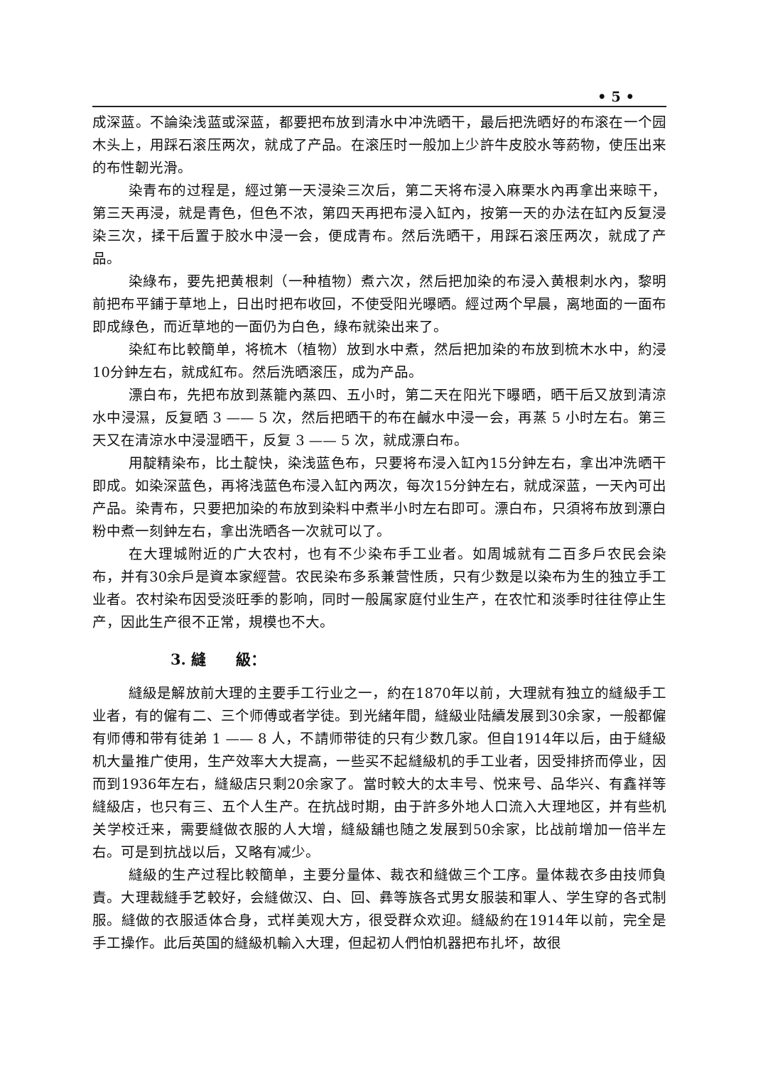• 5 •
成深蓝。不論染浅蓝或深蓝，都要把布放到清水中冲洗晒干，最后把洗晒好的布滚在一个园木头上，用踩石滚压两次，就成了产品。在滚压时一般加上少許牛皮胶水等葯物，使压出来的布性韌光滑。
染青布的过程是，經过第一天浸染三次后，第二天将布浸入麻栗水內再拿出来晾干，第三天再浸，就是青色，但色不浓，第四天再把布浸入缸內，按第一天的办法在缸內反复浸染三次，揉干后置于胶水中浸一会，便成青布。然后洗晒干，用踩石滚压两次，就成了产品。
染綠布，要先把黄根刺（一种植物）煮六次，然后把加染的布浸入黄根刺水內，黎明前把布平鋪于草地上，日出时把布收回，不使受阳光曝晒。經过两个早晨，离地面的一面布即成綠色，而近草地的一面仍为白色，綠布就染出来了。
染紅布比較簡单，将梳木（植物）放到水中煮，然后把加染的布放到梳木水中，約浸10分鈡左右，就成紅布。然后洗晒滚压，成为产品。
漂白布，先把布放到蒸籠內蒸四、五小时，第二天在阳光下曝晒，晒干后又放到清涼水中浸濕，反复晒 3 —— 5 次，然后把晒干的布在鹹水中浸一会，再蒸 5 小时左右。第三天又在清涼水中浸湿晒干，反复 3 —— 5 次，就成漂白布。
用靛精染布，比土靛快，染浅蓝色布，只要将布浸入缸內15分鈡左右，拿出冲洗晒干即成。如染深蓝色，再将浅蓝色布浸入缸內两次，每次15分鈡左右，就成深蓝，一天內可出产品。染青布，只要把加染的布放到染料中煮半小时左右即可。漂白布，只須将布放到漂白粉中煮一刻鈡左右，拿出洗晒各一次就可以了。
在大理城附近的广大农村，也有不少染布手工业者。如周城就有二百多戶农民会染布，并有30余戶是資本家經营。农民染布多系兼营性质，只有少数是以染布为生的独立手工业者。农村染布因受淡旺季的影响，同时一般属家庭付业生产，在农忙和淡季时往往停止生产，因此生产很不正常，規模也不大。
3. 縫　　級：
縫級是解放前大理的主要手工行业之一，約在1870年以前，大理就有独立的縫級手工业者，有的僱有二、三个师傅或者学徒。到光緒年間，縫級业陆續发展到30余家，一般都僱有师傅和带有徒弟 1 —— 8 人，不請师带徒的只有少数几家。但自1914年以后，由于縫級机大量推广使用，生产效率大大提高，一些买不起縫級机的手工业者，因受排挤而停业，因而到1936年左右，縫級店只剩20余家了。當时較大的太丰号、悦来号、品华兴、有鑫祥等縫級店，也只有三、五个人生产。在抗战时期，由于許多外地人口流入大理地区，并有些机关学校迁来，需要縫做衣服的人大增，縫級舖也随之发展到50余家，比战前增加一倍半左右。可是到抗战以后，又略有减少。
縫級的生产过程比較簡单，主要分量体、裁衣和縫做三个工序。量体裁衣多由技师負責。大理裁縫手艺較好，会縫做汉、白、回、彝等族各式男女服装和軍人、学生穿的各式制服。縫做的衣服适体合身，式样美观大方，很受群众欢迎。縫級約在1914年以前，完全是手工操作。此后英国的縫級机輸入大理，但起初人們怕机器把布扎坏，故很